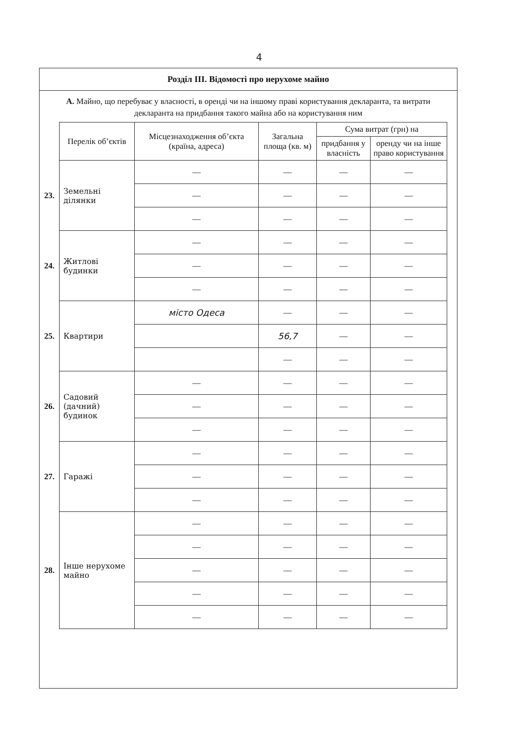4
Розділ III. Відомості про нерухоме майно
А. Майно, що перебуває у власності, в оренді чи на іншому праві користування декларанта, та витрати декларанта на придбання такого майна або на користування ним
| | Перелік об’єктів | Місцезнаходження об’єкта (країна, адреса) | Загальна площа (кв. м) | Сума витрат (грн) на | |
| | | | | придбання у власність | оренду чи на інше право користування |
| 23. | Земельні ділянки | — | — | — | — |
| | | — | — | — | — |
| | | — | — | — | — |
| 24. | Житлові будинки | — | — | — | — |
| | | — | — | — | — |
| | | — | — | — | — |
| 25. | Квартири | місто Одеса | — | — | — |
| | | | 56,7 | — | — |
| | | | — | — | — |
| 26. | Садовий (дачний) будинок | — | — | — | — |
| | | — | — | — | — |
| | | — | — | — | — |
| 27. | Гаражі | — | — | — | — |
| | | — | — | — | — |
| | | — | — | — | — |
| 28. | Інше нерухоме майно | — | — | — | — |
| | | — | — | — | — |
| | | — | — | — | — |
| | | — | — | — | — |
| | | — | — | — | — |